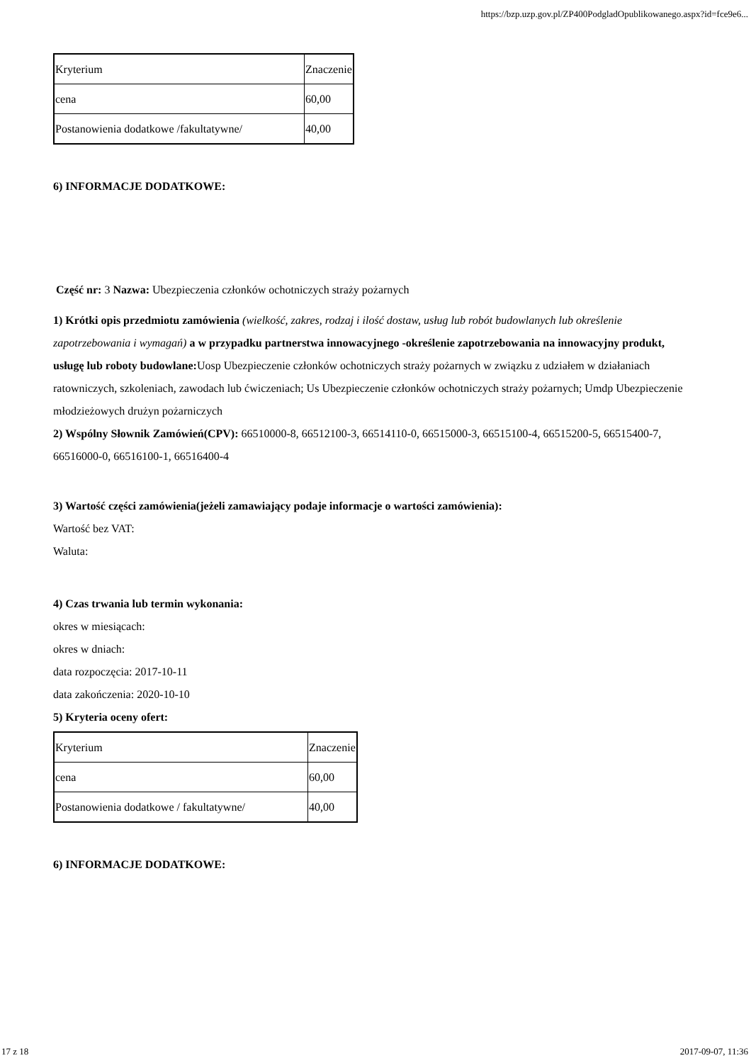https://bzp.uzp.gov.pl/ZP400PodgladOpublikowanego.aspx?id=fce9e6...
| Kryterium | Znaczenie |
| cena | 60,00 |
| Postanowienia dodatkowe /fakultatywne/ | 40,00 |
6) INFORMACJE DODATKOWE:
Część nr: 3 Nazwa: Ubezpieczenia członków ochotniczych straży pożarnych
1) Krótki opis przedmiotu zamówienia (wielkość, zakres, rodzaj i ilość dostaw, usług lub robót budowlanych lub określenie zapotrzebowania i wymagań) a w przypadku partnerstwa innowacyjnego -określenie zapotrzebowania na innowacyjny produkt, usługę lub roboty budowlane: Uosp Ubezpieczenie członków ochotniczych straży pożarnych w związku z udziałem w działaniach ratowniczych, szkoleniach, zawodach lub ćwiczeniach; Us Ubezpieczenie członków ochotniczych straży pożarnych; Umdp Ubezpieczenie młodzieżowych drużyn pożarniczych
2) Wspólny Słownik Zamówień(CPV): 66510000-8, 66512100-3, 66514110-0, 66515000-3, 66515100-4, 66515200-5, 66515400-7, 66516000-0, 66516100-1, 66516400-4
3) Wartość części zamówienia(jeżeli zamawiający podaje informacje o wartości zamówienia):
Wartość bez VAT:
Waluta:
4) Czas trwania lub termin wykonania:
okres w miesiącach:
okres w dniach:
data rozpoczęcia: 2017-10-11
data zakończenia: 2020-10-10
5) Kryteria oceny ofert:
| Kryterium | Znaczenie |
| cena | 60,00 |
| Postanowienia dodatkowe / fakultatywne/ | 40,00 |
6) INFORMACJE DODATKOWE:
17 z 18 2017-09-07, 11:36